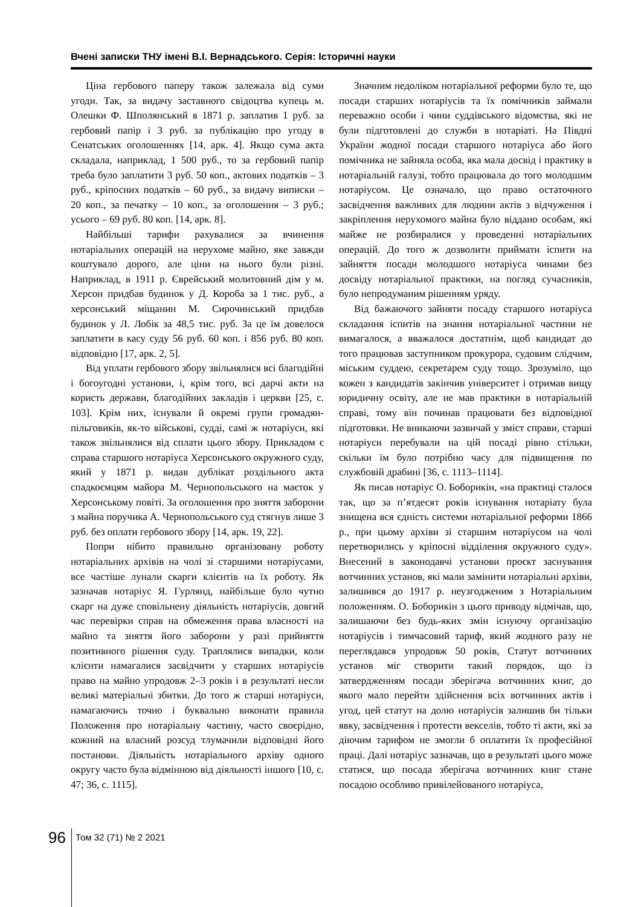Вчені записки ТНУ імені В.І. Вернадського. Серія: Історичні науки
Ціна гербового паперу також залежала від суми угоди. Так, за видачу заставного свідоцтва купець м. Олешки Ф. Шполянський в 1871 р. заплатив 1 руб. за гербовий папір і 3 руб. за публікацію про угоду в Сенатських оголошеннях [14, арк. 4]. Якщо сума акта складала, наприклад, 1 500 руб., то за гербовий папір треба було заплатити 3 руб. 50 коп., актових податків – 3 руб., кріпосних податків – 60 руб., за видачу виписки – 20 коп., за печатку – 10 коп., за оголошення – 3 руб.; усього – 69 руб. 80 коп. [14, арк. 8].
Найбільші тарифи рахувалися за вчинення нотаріальних операцій на нерухоме майно, яке завжди коштувало дорого, але ціни на нього були різні. Наприклад, в 1911 р. Єврейський молитовний дім у м. Херсон придбав будинок у Д. Короба за 1 тис. руб., а херсонський міщанин М. Сирочинський придбав будинок у Л. Лобік за 48,5 тис. руб. За це їм довелося заплатити в касу суду 56 руб. 60 коп. і 856 руб. 80 коп. відповідно [17, арк. 2, 5].
Від уплати гербового збору звільнялися всі благодійні і богоугодні установи, і, крім того, всі дарчі акти на користь держави, благодійних закладів і церкви [25, с. 103]. Крім них, існували й окремі групи громадян-пільговиків, як-то військові, судді, самі ж нотаріуси, які також звільнялися від сплати цього збору. Прикладом є справа старшого нотаріуса Херсонського окружного суду, який у 1871 р. видав дублікат роздільного акта спадкоємцям майора М. Чернопольського на маєток у Херсонському повіті. За оголошення про зняття заборони з майна поручика А. Чернопольського суд стягнув лише 3 руб. без оплати гербового збору [14, арк. 19, 22].
Попри нібито правильно організовану роботу нотаріальних архівів на чолі зі старшими нотаріусами, все частіше лунали скарги клієнтів на їх роботу. Як зазначав нотаріус Я. Гурлянд, найбільше було чутно скарг на дуже сповільнену діяльність нотаріусів, довгий час перевірки справ на обмеження права власності на майно та зняття його заборони у разі прийняття позитивного рішення суду. Траплялися випадки, коли клієнти намагалися засвідчити у старших нотаріусів право на майно упродовж 2–3 років і в результаті несли великі матеріальні збитки. До того ж старші нотаріуси, намагаючись точно і буквально виконати правила Положення про нотаріальну частину, часто своєрідно, кожний на власний розсуд тлумачили відповідні його постанови. Діяльність нотаріального архіву одного округу часто була відмінною від діяльності іншого [10, с. 47; 36, с. 1115].
Значним недоліком нотаріальної реформи було те, що посади старших нотаріусів та їх помічників займали переважно особи і чини суддівського відомства, які не були підготовлені до служби в нотаріаті. На Півдні України жодної посади старшого нотаріуса або його помічника не зайняла особа, яка мала досвід і практику в нотаріальній галузі, тобто працювала до того молодшим нотаріусом. Це означало, що право остаточного засвідчення важливих для людини актів з відчуження і закріплення нерухомого майна було віддано особам, які майже не розбиралися у проведенні нотаріальних операцій. До того ж дозволити приймати іспити на зайняття посади молодшого нотаріуса чинами без досвіду нотаріальної практики, на погляд сучасників, було непродуманим рішенням уряду.
Від бажаючого зайняти посаду старшого нотаріуса складання іспитів на знання нотаріальної частини не вимагалося, а вважалося достатнім, щоб кандидат до того працював заступником прокурора, судовим слідчим, міським суддею, секретарем суду тощо. Зрозуміло, що кожен з кандидатів закінчив університет і отримав вищу юридичну освіту, але не мав практики в нотаріальній справі, тому він починав працювати без відповідної підготовки. Не вникаючи зазвичай у зміст справи, старші нотаріуси перебували на цій посаді рівно стільки, скільки їм було потрібно часу для підвищення по службовій драбині [36, с. 1113–1114].
Як писав нотаріус О. Боборикін, «на практиці сталося так, що за п’ятдесят років існування нотаріату була знищена вся єдність системи нотаріальної реформи 1866 р., при цьому архіви зі старшим нотаріусом на чолі перетворились у кріпосні відділення окружного суду». Внесений в законодавчі установи проєкт заснування вотчинних установ, які мали замінити нотаріальні архіви, залишився до 1917 р. неузгодженим з Нотаріальним положенням. О. Боборикін з цього приводу відмічав, що, залишаючи без будь-яких змін існуючу організацію нотаріусів і тимчасовий тариф, який жодного разу не переглядався упродовж 50 років, Статут вотчинних установ міг створити такий порядок, що із затвердженням посади зберігача вотчинних книг, до якого мало перейти здійснення всіх вотчинних актів і угод, цей статут на долю нотаріусів залишив би тільки явку, засвідчення і протести векселів, тобто ті акти, які за діючим тарифом не змогли б оплатити їх професійної праці. Далі нотаріус зазначав, що в результаті цього може статися, що посада зберігача вотчинних книг стане посадою особливо привілейованого нотаріуса,
96
Том 32 (71) № 2 2021